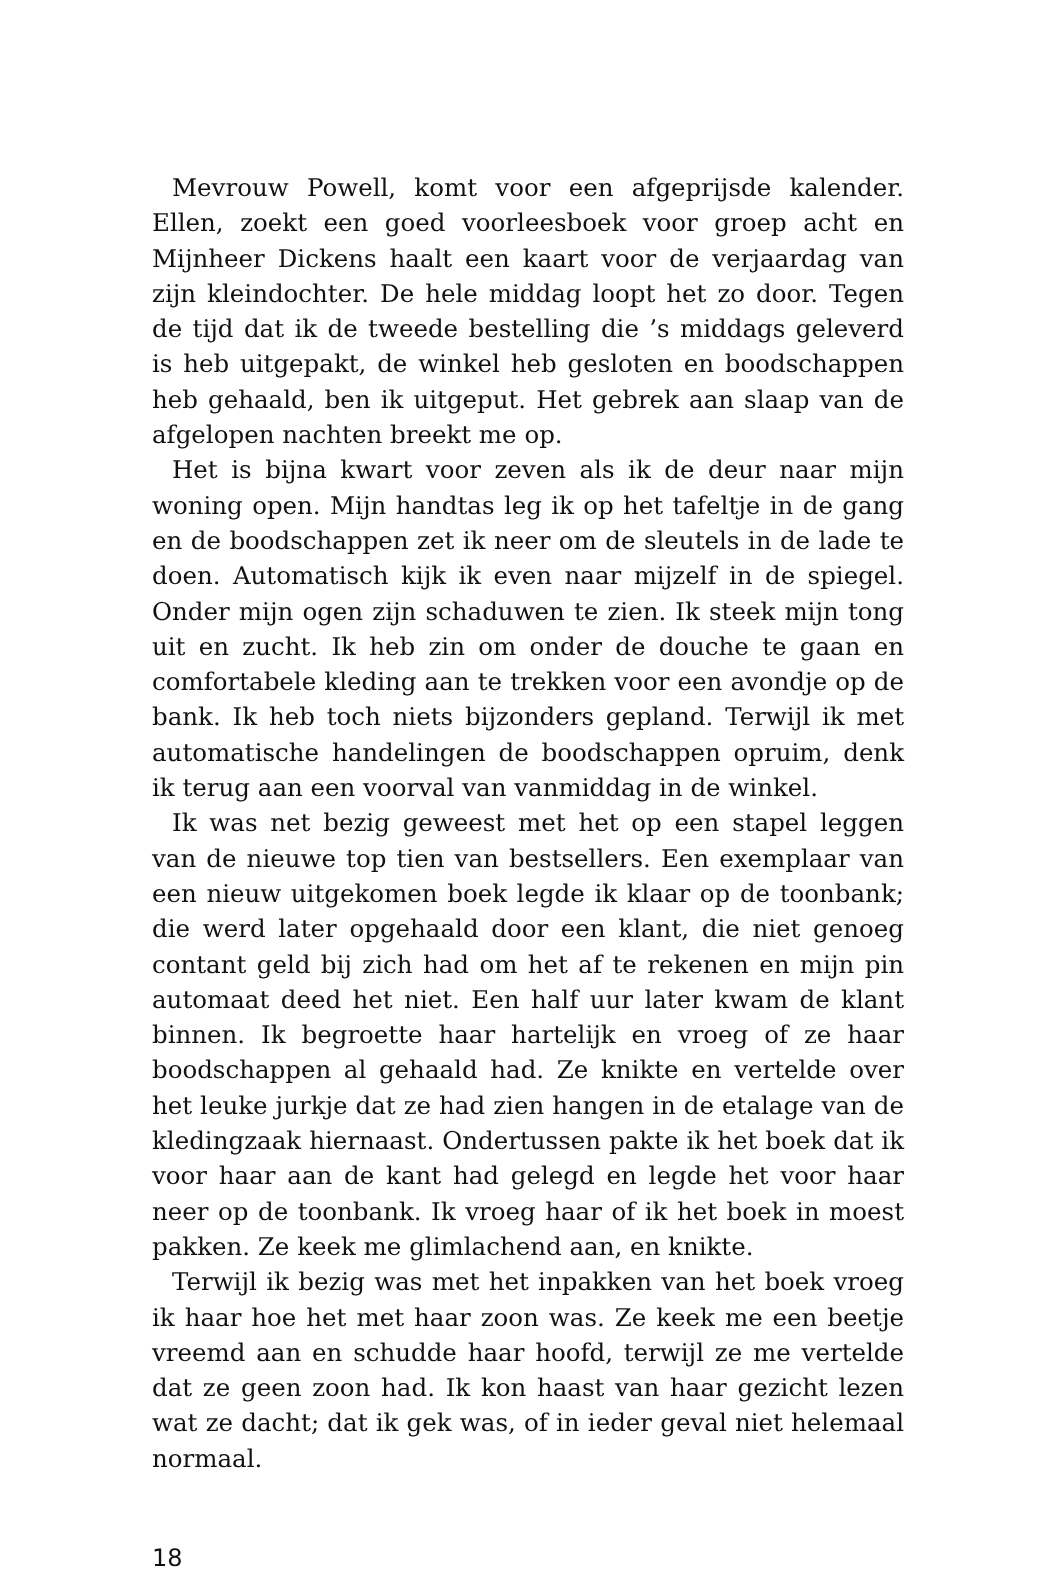Mevrouw Powell, komt voor een afgeprijsde kalender. Ellen, zoekt een goed voorleesboek voor groep acht en Mijnheer Dickens haalt een kaart voor de verjaardag van zijn kleindochter. De hele middag loopt het zo door. Tegen de tijd dat ik de tweede bestelling die ’s middags geleverd is heb uitgepakt, de winkel heb gesloten en boodschappen heb gehaald, ben ik uitgeput. Het gebrek aan slaap van de afgelopen nachten breekt me op.
Het is bijna kwart voor zeven als ik de deur naar mijn woning open. Mijn handtas leg ik op het tafeltje in de gang en de boodschappen zet ik neer om de sleutels in de lade te doen. Automatisch kijk ik even naar mijzelf in de spiegel. Onder mijn ogen zijn schaduwen te zien. Ik steek mijn tong uit en zucht. Ik heb zin om onder de douche te gaan en comfortabele kleding aan te trekken voor een avondje op de bank. Ik heb toch niets bijzonders gepland. Terwijl ik met automatische handelingen de boodschappen opruim, denk ik terug aan een voorval van vanmiddag in de winkel.
Ik was net bezig geweest met het op een stapel leggen van de nieuwe top tien van bestsellers. Een exemplaar van een nieuw uitgekomen boek legde ik klaar op de toonbank; die werd later opgehaald door een klant, die niet genoeg contant geld bij zich had om het af te rekenen en mijn pin automaat deed het niet. Een half uur later kwam de klant binnen. Ik begroette haar hartelijk en vroeg of ze haar boodschappen al gehaald had. Ze knikte en vertelde over het leuke jurkje dat ze had zien hangen in de etalage van de kledingzaak hiernaast. Ondertussen pakte ik het boek dat ik voor haar aan de kant had gelegd en legde het voor haar neer op de toonbank. Ik vroeg haar of ik het boek in moest pakken. Ze keek me glimlachend aan, en knikte.
Terwijl ik bezig was met het inpakken van het boek vroeg ik haar hoe het met haar zoon was. Ze keek me een beetje vreemd aan en schudde haar hoofd, terwijl ze me vertelde dat ze geen zoon had. Ik kon haast van haar gezicht lezen wat ze dacht; dat ik gek was, of in ieder geval niet helemaal normaal.
18